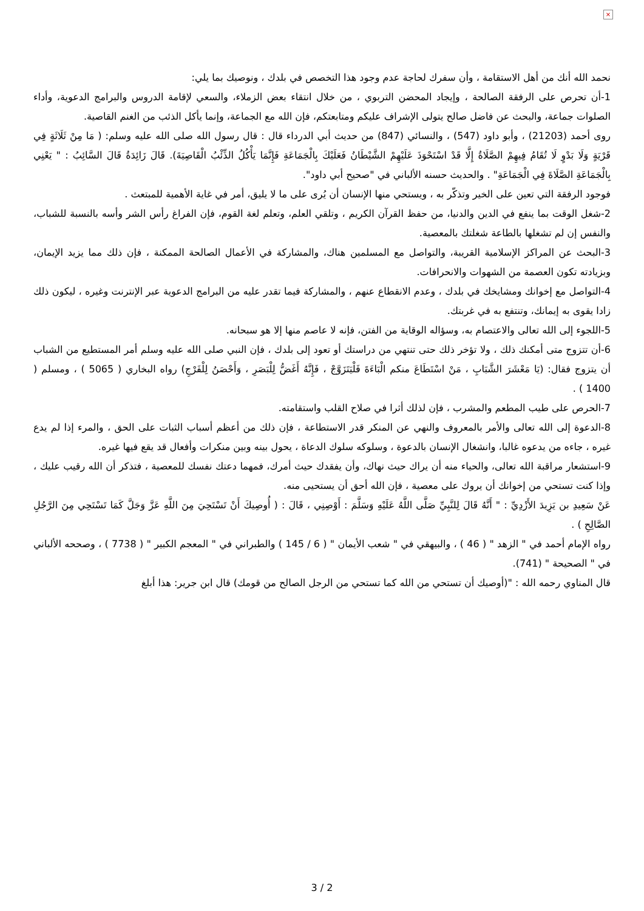×
نحمد الله أنك من أهل الاستقامة ، وأن سفرك لحاجة عدم وجود هذا التخصص في بلدك ، ونوصيك بما يلي:
1-أن تحرص على الرفقة الصالحة ، وإيجاد المحضن التربوي ، من خلال انتقاء بعض الزملاء، والسعي لإقامة الدروس والبرامج الدعوية، وأداء الصلوات جماعة، والبحث عن فاضل صالح يتولى الإشراف عليكم ومتابعتكم، فإن الله مع الجماعة، وإنما يأكل الذئب من الغنم القاصية.
روى أحمد (21203) ، وأبو داود (547) ، والنسائي (847) من حديث أبي الدرداء قال : قال رسول الله صلى الله عليه وسلم: ( مَا مِنْ ثَلَاثَةٍ فِي قَرْيَةٍ وَلَا بَدْوٍ لَا تُقَامُ فِيهِمْ الصَّلَاةُ إِلَّا قَدْ اسْتَحْوَذَ عَلَيْهِمْ الشَّيْطَانُ فَعَلَيْكَ بِالْجَمَاعَةِ فَإِنَّمَا يَأْكُلُ الذِّئْبُ الْقَاصِيَةَ). قَالَ زَائِدَةُ قَالَ السَّائِبُ : " يَعْنِي بِالْجَمَاعَةِ الصَّلَاةَ فِي الْجَمَاعَةِ" . والحديث حسنه الألباني في "صحيح أبي داود".
فوجود الرفقة التي تعين على الخير وتذكّر به ، ويستحي منها الإنسان أن يُرى على ما لا يليق، أمر في غاية الأهمية للمبتعث .
2-شغل الوقت بما ينفع في الدين والدنيا، من حفظ القرآن الكريم ، وتلقي العلم، وتعلم لغة القوم، فإن الفراغ رأس الشر وأسه بالنسبة للشباب، والنفس إن لم تشغلها بالطاعة شغلتك بالمعصية.
3-البحث عن المراكز الإسلامية القريبة، والتواصل مع المسلمين هناك، والمشاركة في الأعمال الصالحة الممكنة ، فإن ذلك مما يزيد الإيمان، وبزيادته تكون العصمة من الشهوات والانحرافات.
4-التواصل مع إخوانك ومشايخك في بلدك ، وعدم الانقطاع عنهم ، والمشاركة فيما تقدر عليه من البرامج الدعوية عبر الإنترنت وغيره ، ليكون ذلك زادا يقوى به إيمانك، وتنتفع به في غربتك.
5-اللجوء إلى الله تعالى والاعتصام به، وسؤاله الوقاية من الفتن، فإنه لا عاصم منها إلا هو سبحانه.
6-أن تتزوج متى أمكنك ذلك ، ولا تؤخر ذلك حتى تنتهي من دراستك أو تعود إلى بلدك ، فإن النبي صلى الله عليه وسلم أمر المستطيع من الشباب أن يتزوج فقال: (يَا مَعْشَرَ الشَّبَابِ ، مَنْ اسْتَطَاعَ منكم الْبَاءَةَ فَلْيَتَزَوَّجْ ، فَإِنَّهُ أَغَضُّ لِلْبَصَرِ ، وَأَحْصَنُ لِلْفَرْجِ) رواه البخاري ( 5065 ) ، ومسلم ( 1400 ) .
7-الحرص على طيب المطعم والمشرب ، فإن لذلك أثرا في صلاح القلب واستقامته.
8-الدعوة إلى الله تعالى والأمر بالمعروف والنهي عن المنكر قدر الاستطاعة ، فإن ذلك من أعظم أسباب الثبات على الحق ، والمرء إذا لم يدع غيره ، جاءه من يدعوه غالبا، وانشغال الإنسان بالدعوة ، وسلوكه سلوك الدعاة ، يحول بينه وبين منكرات وأفعال قد يقع فيها غيره.
9-استشعار مراقبة الله تعالى، والحياء منه أن يراك حيث نهاك، وأن يفقدك حيث أمرك، فمهما دعتك نفسك للمعصية ، فتذكر أن الله رقيب عليك ، وإذا كنت تستحي من إخوانك أن يروك على معصية ، فإن الله أحق أن يستحيى منه.
عَنْ سَعِيدِ بن يَزِيدَ الأَزْدِيِّ : " أَنَّهُ قَالَ لِلنَّبِيِّ صَلَّى اللَّهُ عَلَيْهِ وَسَلَّمَ : أَوْصِنِي ، قَالَ : ( أُوصِيكَ أَنْ تَسْتَحِيَ مِنَ اللَّهِ عَزَّ وَجَلَّ كَمَا تَسْتَحِي مِنَ الرَّجُلِ الصَّالِحِ ) .
رواه الإمام أحمد في " الزهد " ( 46 ) ، والبيهقي في " شعب الأيمان " ( 6 / 145 ) والطبراني في " المعجم الكبير " ( 7738 ) ، وصححه الألباني في " الصحيحة " (741).
قال المناوي رحمه الله : "(أوصيك أن تستحي من الله كما تستحي من الرجل الصالح من قومك) قال ابن جرير: هذا أبلغ
3 / 2